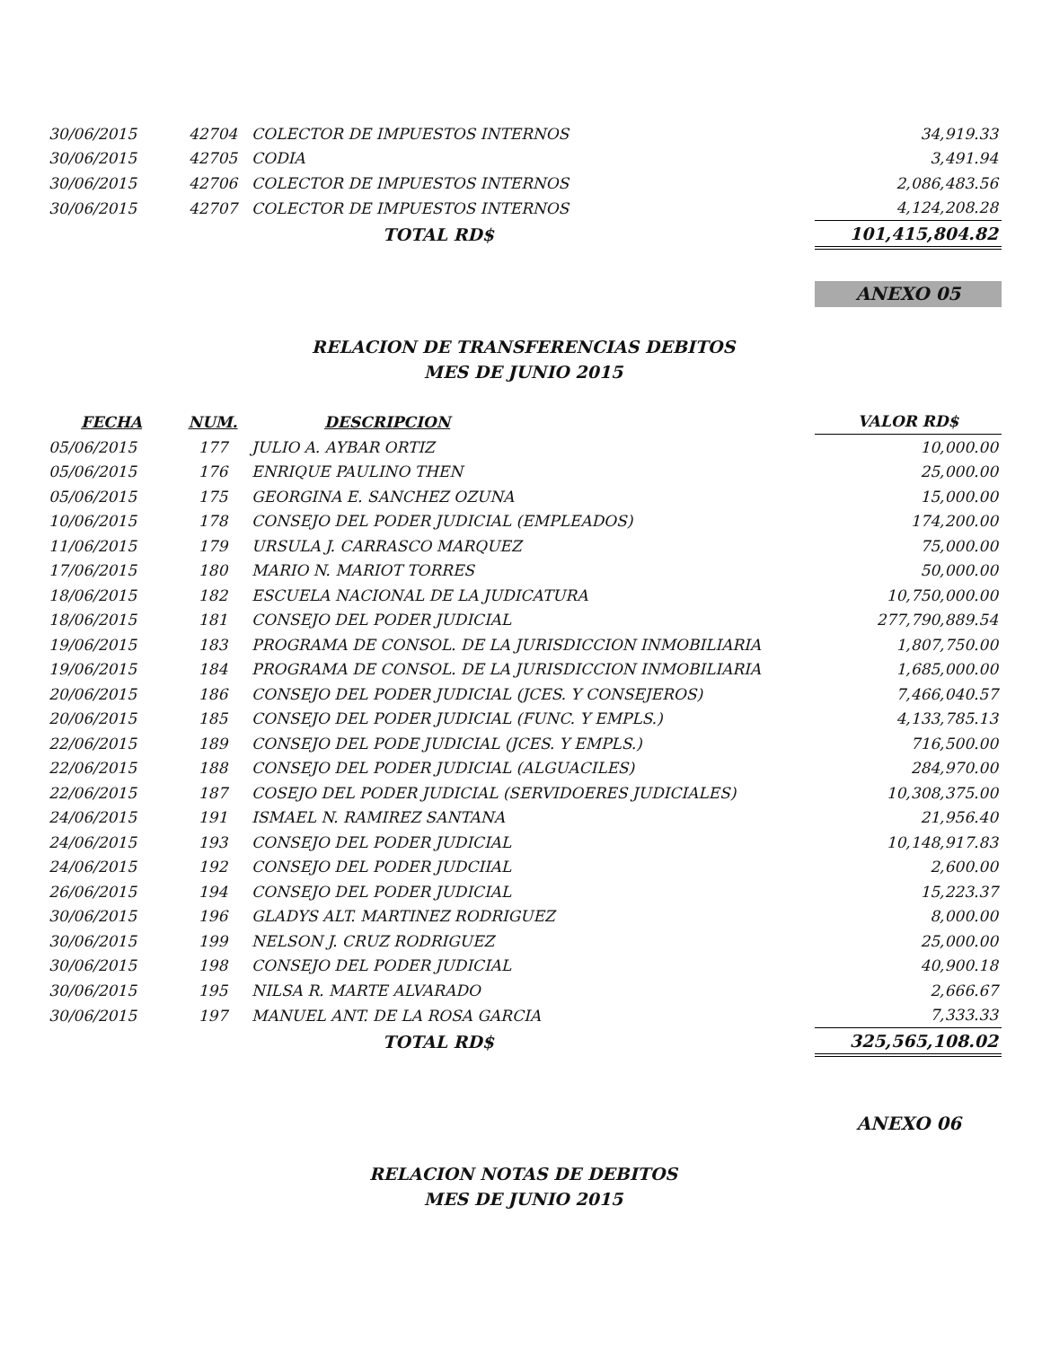| 30/06/2015 | 42704 | COLECTOR DE IMPUESTOS INTERNOS | 34,919.33 |
| 30/06/2015 | 42705 | CODIA | 3,491.94 |
| 30/06/2015 | 42706 | COLECTOR DE IMPUESTOS INTERNOS | 2,086,483.56 |
| 30/06/2015 | 42707 | COLECTOR DE IMPUESTOS INTERNOS | 4,124,208.28 |
| | | TOTAL RD$ | 101,415,804.82 |
ANEXO 05
RELACION DE TRANSFERENCIAS DEBITOS
MES DE JUNIO 2015
| FECHA | NUM. | DESCRIPCION | VALOR RD$ |
| --- | --- | --- | --- |
| 05/06/2015 | 177 | JULIO A. AYBAR ORTIZ | 10,000.00 |
| 05/06/2015 | 176 | ENRIQUE PAULINO THEN | 25,000.00 |
| 05/06/2015 | 175 | GEORGINA E. SANCHEZ OZUNA | 15,000.00 |
| 10/06/2015 | 178 | CONSEJO DEL PODER JUDICIAL (EMPLEADOS) | 174,200.00 |
| 11/06/2015 | 179 | URSULA J. CARRASCO MARQUEZ | 75,000.00 |
| 17/06/2015 | 180 | MARIO N. MARIOT TORRES | 50,000.00 |
| 18/06/2015 | 182 | ESCUELA NACIONAL DE LA JUDICATURA | 10,750,000.00 |
| 18/06/2015 | 181 | CONSEJO DEL PODER JUDICIAL | 277,790,889.54 |
| 19/06/2015 | 183 | PROGRAMA DE CONSOL. DE LA JURISDICCION INMOBILIARIA | 1,807,750.00 |
| 19/06/2015 | 184 | PROGRAMA DE CONSOL. DE LA JURISDICCION INMOBILIARIA | 1,685,000.00 |
| 20/06/2015 | 186 | CONSEJO DEL PODER JUDICIAL (JCES. Y CONSEJEROS) | 7,466,040.57 |
| 20/06/2015 | 185 | CONSEJO DEL PODER JUDICIAL (FUNC. Y EMPLS.) | 4,133,785.13 |
| 22/06/2015 | 189 | CONSEJO DEL PODE JUDICIAL (JCES. Y EMPLS.) | 716,500.00 |
| 22/06/2015 | 188 | CONSEJO DEL PODER JUDICIAL (ALGUACILES) | 284,970.00 |
| 22/06/2015 | 187 | COSEJO DEL PODER JUDICIAL (SERVIDOERES JUDICIALES) | 10,308,375.00 |
| 24/06/2015 | 191 | ISMAEL N. RAMIREZ SANTANA | 21,956.40 |
| 24/06/2015 | 193 | CONSEJO DEL PODER JUDICIAL | 10,148,917.83 |
| 24/06/2015 | 192 | CONSEJO DEL PODER JUDCIIAL | 2,600.00 |
| 26/06/2015 | 194 | CONSEJO DEL PODER JUDICIAL | 15,223.37 |
| 30/06/2015 | 196 | GLADYS ALT. MARTINEZ RODRIGUEZ | 8,000.00 |
| 30/06/2015 | 199 | NELSON J. CRUZ RODRIGUEZ | 25,000.00 |
| 30/06/2015 | 198 | CONSEJO DEL PODER JUDICIAL | 40,900.18 |
| 30/06/2015 | 195 | NILSA R. MARTE ALVARADO | 2,666.67 |
| 30/06/2015 | 197 | MANUEL ANT. DE LA ROSA GARCIA | 7,333.33 |
| | | TOTAL RD$ | 325,565,108.02 |
ANEXO 06
RELACION NOTAS DE DEBITOS
MES DE JUNIO 2015